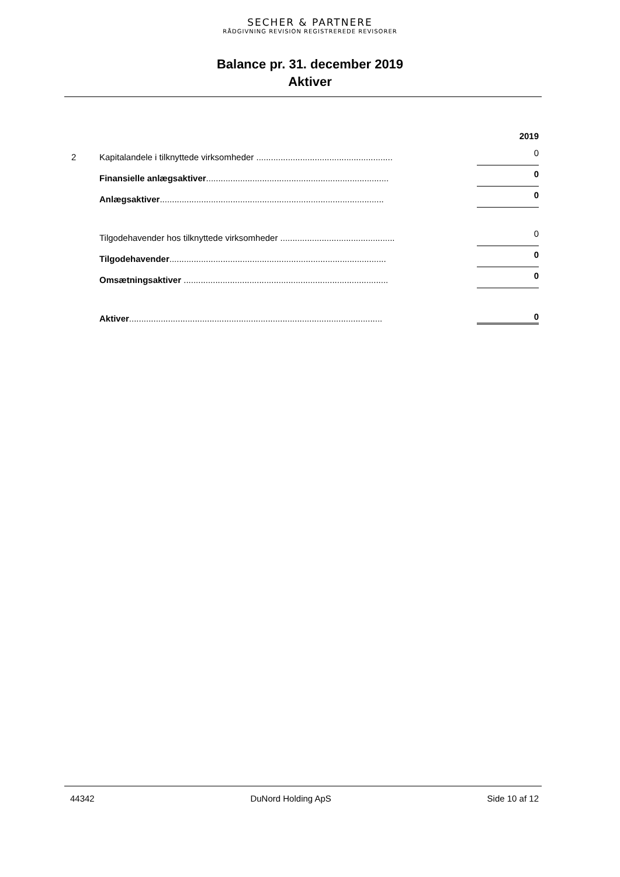SECHER & PARTNERE
RÅDGIVNING REVISION REGISTREREDE REVISORER
Balance pr. 31. december 2019
Aktiver
| | | 2019 |
| 2 | Kapitalandele i tilknyttede virksomheder ........................................................ | 0 |
| | Finansielle anlægsaktiver ........................................................................... | 0 |
| | Anlægsaktiver ............................................................................................ | 0 |
| | Tilgodehavender hos tilknyttede virksomheder ............................................... | 0 |
| | Tilgodehavender ......................................................................................... | 0 |
| | Omsætningsaktiver .................................................................................... | 0 |
| | Aktiver ........................................................................................................ | 0 |
44342 DuNord Holding ApS Side 10 af 12